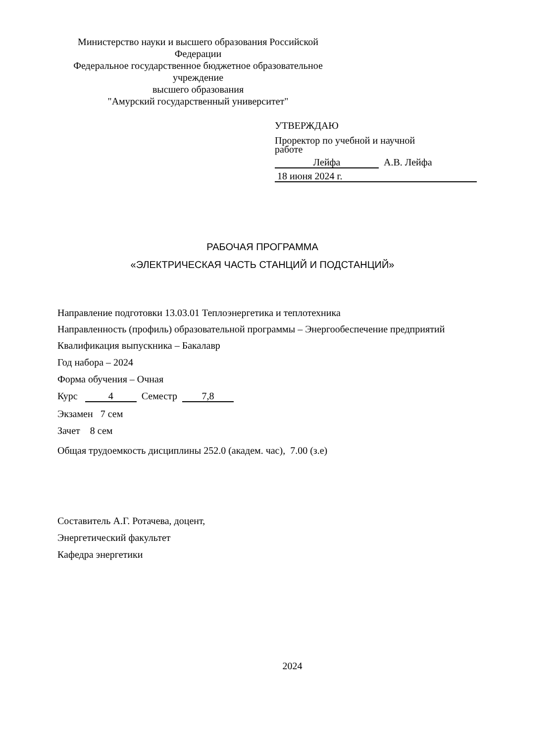Министерство науки и высшего образования Российской Федерации
Федеральное государственное бюджетное образовательное учреждение
высшего образования
"Амурский государственный университет"
УТВЕРЖДАЮ
Проректор по учебной и научной
работе
Лейфа А.В. Лейфа
18 июня 2024 г.
РАБОЧАЯ ПРОГРАММА
«ЭЛЕКТРИЧЕСКАЯ ЧАСТЬ СТАНЦИЙ И ПОДСТАНЦИЙ»
Направление подготовки 13.03.01 Теплоэнергетика и теплотехника
Направленность (профиль) образовательной программы – Энергообеспечение предприятий
Квалификация выпускника – Бакалавр
Год набора – 2024
Форма обучения – Очная
Курс 4 Семестр 7,8
Экзамен 7 сем
Зачет 8 сем
Общая трудоемкость дисциплины 252.0 (академ. час), 7.00 (з.е)
Составитель А.Г. Ротачева, доцент,
Энергетический факультет
Кафедра энергетики
2024